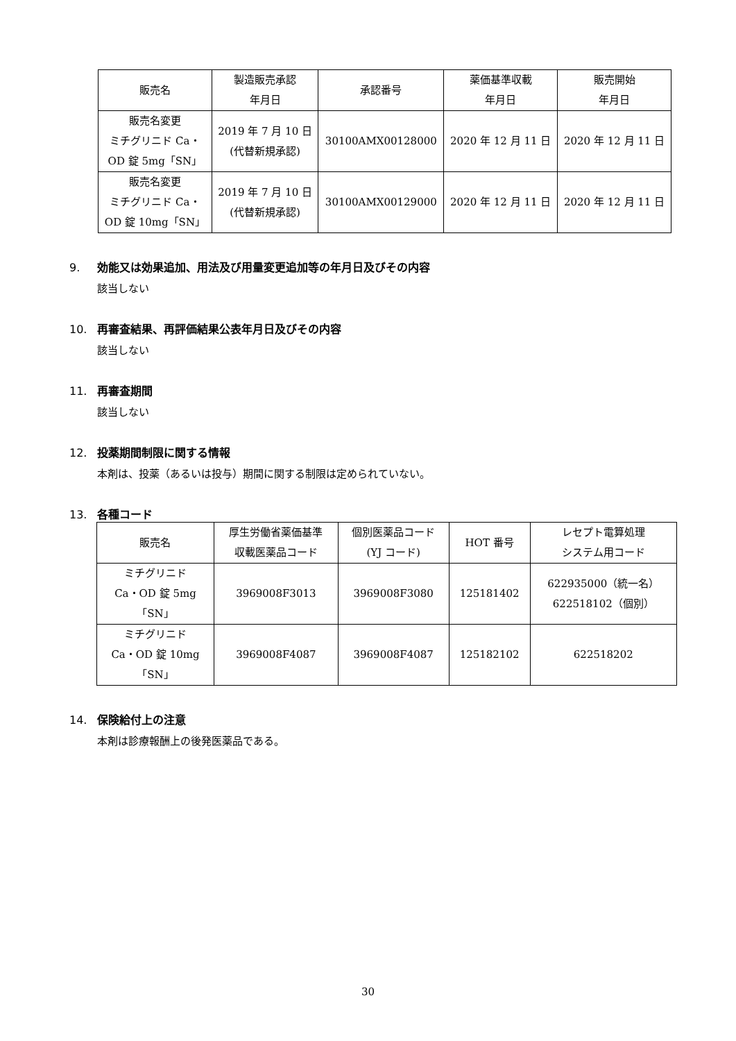| 販売名 | 製造販売承認 年月日 | 承認番号 | 薬価基準収載 年月日 | 販売開始 年月日 |
| --- | --- | --- | --- | --- |
| 販売名変更 ミチグリニド Ca・ OD 錠 5mg「SN」 | 2019 年 7 月 10 日 (代替新規承認) | 30100AMX00128000 | 2020 年 12 月 11 日 | 2020 年 12 月 11 日 |
| 販売名変更 ミチグリニド Ca・ OD 錠 10mg「SN」 | 2019 年 7 月 10 日 (代替新規承認) | 30100AMX00129000 | 2020 年 12 月 11 日 | 2020 年 12 月 11 日 |
9. 効能又は効果追加、用法及び用量変更追加等の年月日及びその内容
該当しない
10. 再審査結果、再評価結果公表年月日及びその内容
該当しない
11. 再審査期間
該当しない
12. 投薬期間制限に関する情報
本剤は、投薬（あるいは投与）期間に関する制限は定められていない。
13. 各種コード
| 販売名 | 厚生労働省薬価基準 収載医薬品コード | 個別医薬品コード (YJ コード) | HOT 番号 | レセプト電算処理 システム用コード |
| --- | --- | --- | --- | --- |
| ミチグリニド Ca・OD 錠 5mg 「SN」 | 3969008F3013 | 3969008F3080 | 125181402 | 622935000（統一名） 622518102（個別） |
| ミチグリニド Ca・OD 錠 10mg 「SN」 | 3969008F4087 | 3969008F4087 | 125182102 | 622518202 |
14. 保険給付上の注意
本剤は診療報酬上の後発医薬品である。
30